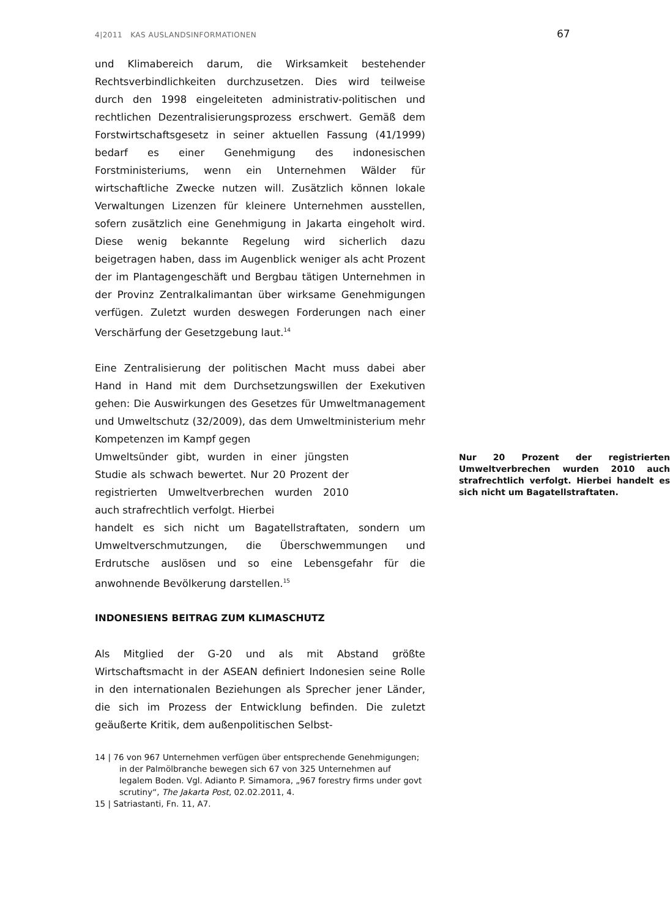4|2011 KAS AUSLANDSINFORMATIONEN 67
und Klimabereich darum, die Wirksamkeit bestehender Rechtsverbindlichkeiten durchzusetzen. Dies wird teilweise durch den 1998 eingeleiteten administrativ-politischen und rechtlichen Dezentralisierungsprozess erschwert. Gemäß dem Forstwirtschaftsgesetz in seiner aktuellen Fassung (41/1999) bedarf es einer Genehmigung des indonesischen Forstministeriums, wenn ein Unternehmen Wälder für wirtschaftliche Zwecke nutzen will. Zusätzlich können lokale Verwaltungen Lizenzen für kleinere Unternehmen ausstellen, sofern zusätzlich eine Genehmigung in Jakarta eingeholt wird. Diese wenig bekannte Regelung wird sicherlich dazu beigetragen haben, dass im Augenblick weniger als acht Prozent der im Plantagengeschäft und Bergbau tätigen Unternehmen in der Provinz Zentralkalimantan über wirksame Genehmigungen verfügen. Zuletzt wurden deswegen Forderungen nach einer Verschärfung der Gesetzgebung laut.<sup>14</sup>
Eine Zentralisierung der politischen Macht muss dabei aber Hand in Hand mit dem Durchsetzungswillen der Exekutiven gehen: Die Auswirkungen des Gesetzes für Umweltmanagement und Umweltschutz (32/2009), das dem Umweltministerium mehr Kompetenzen im Kampf gegen
Umweltsünder gibt, wurden in einer jüngsten Studie als schwach bewertet. Nur 20 Prozent der registrierten Umweltverbrechen wurden 2010 auch strafrechtlich verfolgt. Hierbei
Nur 20 Prozent der registrierten Umweltverbrechen wurden 2010 auch strafrechtlich verfolgt. Hierbei handelt es sich nicht um Bagatellstraftaten.
handelt es sich nicht um Bagatellstraftaten, sondern um Umweltverschmutzungen, die Überschwemmungen und Erdrutsche auslösen und so eine Lebensgefahr für die anwohnende Bevölkerung darstellen.<sup>15</sup>
INDONESIENS BEITRAG ZUM KLIMASCHUTZ
Als Mitglied der G-20 und als mit Abstand größte Wirtschaftsmacht in der ASEAN definiert Indonesien seine Rolle in den internationalen Beziehungen als Sprecher jener Länder, die sich im Prozess der Entwicklung befinden. Die zuletzt geäußerte Kritik, dem außenpolitischen Selbst-
14 | 76 von 967 Unternehmen verfügen über entsprechende Genehmigungen; in der Palmölbranche bewegen sich 67 von 325 Unternehmen auf legalem Boden. Vgl. Adianto P. Simamora, „967 forestry firms under govt scrutiny“, The Jakarta Post, 02.02.2011, 4.
15 | Satriastanti, Fn. 11, A7.